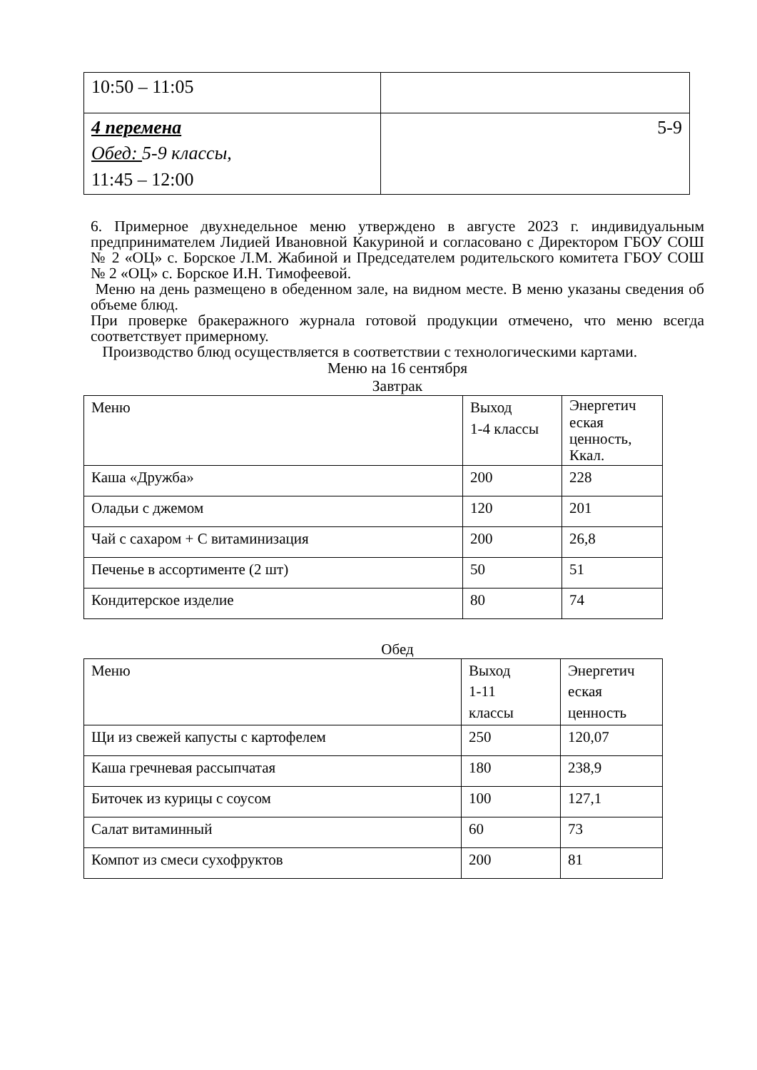| 10:50 – 11:05 | |
| 4 перемена Обед: 5-9 классы, 11:45 – 12:00 | 5-9 |
6. Примерное двухнедельное меню утверждено в августе 2023 г. индивидуальным предпринимателем Лидией Ивановной Какуриной и согласовано с Директором ГБОУ СОШ № 2 «ОЦ» с. Борское Л.М. Жабиной и Председателем родительского комитета ГБОУ СОШ № 2 «ОЦ» с. Борское И.Н. Тимофеевой.
Меню на день размещено в обеденном зале, на видном месте. В меню указаны сведения об объеме блюд.
При проверке бракеражного журнала готовой продукции отмечено, что меню всегда соответствует примерному.
Производство блюд осуществляется в соответствии с технологическими картами.
Меню на 16 сентября
Завтрак
| Меню | Выход 1-4 классы | Энергетич еская ценность, Ккал. |
| Каша «Дружба» | 200 | 228 |
| Оладьи с джемом | 120 | 201 |
| Чай с сахаром + С витаминизация | 200 | 26,8 |
| Печенье в ассортименте (2 шт) | 50 | 51 |
| Кондитерское изделие | 80 | 74 |
Обед
| Меню | Выход 1-11 классы | Энергетич еская ценность |
| Щи из свежей капусты с картофелем | 250 | 120,07 |
| Каша гречневая рассыпчатая | 180 | 238,9 |
| Биточек из курицы с соусом | 100 | 127,1 |
| Салат витаминный | 60 | 73 |
| Компот из смеси сухофруктов | 200 | 81 |